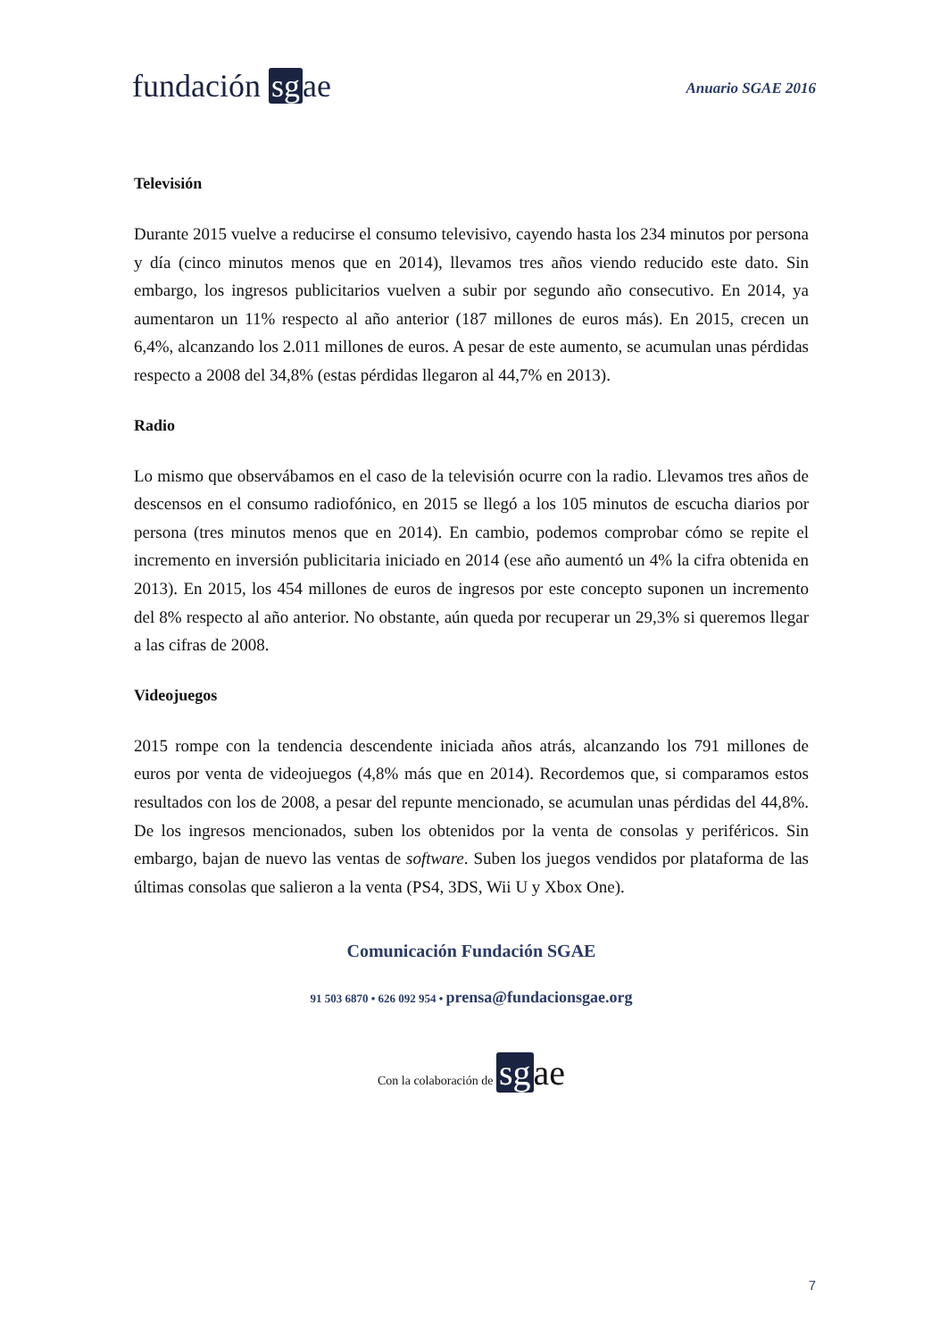fundación sg ae
Anuario SGAE 2016
Televisión
Durante 2015 vuelve a reducirse el consumo televisivo, cayendo hasta los 234 minutos por persona y día (cinco minutos menos que en 2014), llevamos tres años viendo reducido este dato. Sin embargo, los ingresos publicitarios vuelven a subir por segundo año consecutivo. En 2014, ya aumentaron un 11% respecto al año anterior (187 millones de euros más). En 2015, crecen un 6,4%, alcanzando los 2.011 millones de euros. A pesar de este aumento, se acumulan unas pérdidas respecto a 2008 del 34,8% (estas pérdidas llegaron al 44,7% en 2013).
Radio
Lo mismo que observábamos en el caso de la televisión ocurre con la radio. Llevamos tres años de descensos en el consumo radiofónico, en 2015 se llegó a los 105 minutos de escucha diarios por persona (tres minutos menos que en 2014). En cambio, podemos comprobar cómo se repite el incremento en inversión publicitaria iniciado en 2014 (ese año aumentó un 4% la cifra obtenida en 2013). En 2015, los 454 millones de euros de ingresos por este concepto suponen un incremento del 8% respecto al año anterior. No obstante, aún queda por recuperar un 29,3% si queremos llegar a las cifras de 2008.
Videojuegos
2015 rompe con la tendencia descendente iniciada años atrás, alcanzando los 791 millones de euros por venta de videojuegos (4,8% más que en 2014). Recordemos que, si comparamos estos resultados con los de 2008, a pesar del repunte mencionado, se acumulan unas pérdidas del 44,8%. De los ingresos mencionados, suben los obtenidos por la venta de consolas y periféricos. Sin embargo, bajan de nuevo las ventas de software. Suben los juegos vendidos por plataforma de las últimas consolas que salieron a la venta (PS4, 3DS, Wii U y Xbox One).
Comunicación Fundación SGAE
91 503 6870 • 626 092 954 • prensa@fundacionsgae.org
Con la colaboración de sg ae
7